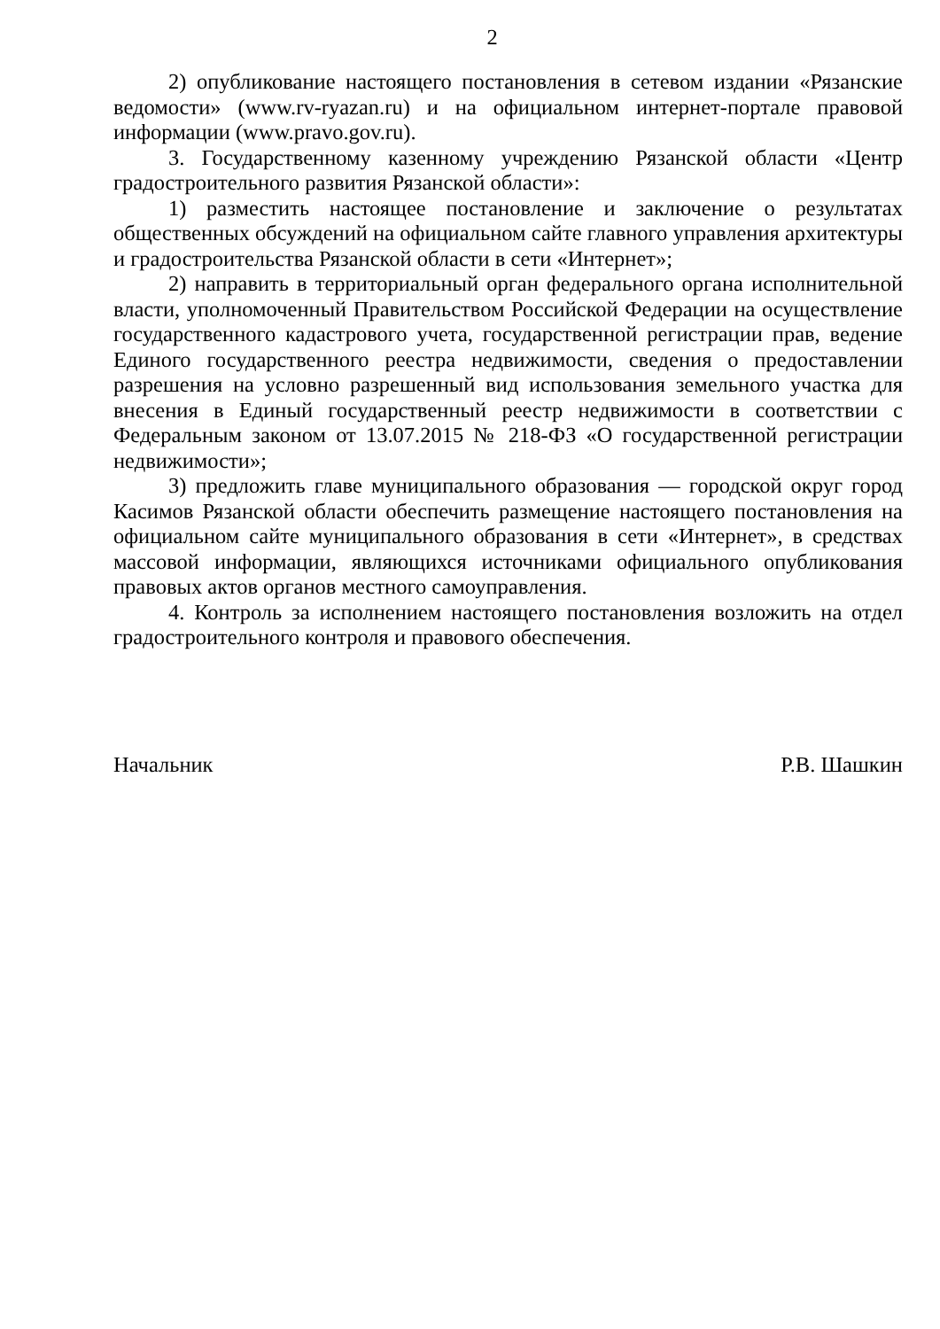2
2) опубликование настоящего постановления в сетевом издании «Рязанские ведомости» (www.rv-ryazan.ru) и на официальном интернет-портале правовой информации (www.pravo.gov.ru).
3. Государственному казенному учреждению Рязанской области «Центр градостроительного развития Рязанской области»:
1) разместить настоящее постановление и заключение о результатах общественных обсуждений на официальном сайте главного управления архитектуры и градостроительства Рязанской области в сети «Интернет»;
2) направить в территориальный орган федерального органа исполнительной власти, уполномоченный Правительством Российской Федерации на осуществление государственного кадастрового учета, государственной регистрации прав, ведение Единого государственного реестра недвижимости, сведения о предоставлении разрешения на условно разрешенный вид использования земельного участка для внесения в Единый государственный реестр недвижимости в соответствии с Федеральным законом от 13.07.2015 № 218-ФЗ «О государственной регистрации недвижимости»;
3) предложить главе муниципального образования — городской округ город Касимов Рязанской области обеспечить размещение настоящего постановления на официальном сайте муниципального образования в сети «Интернет», в средствах массовой информации, являющихся источниками официального опубликования правовых актов органов местного самоуправления.
4. Контроль за исполнением настоящего постановления возложить на отдел градостроительного контроля и правового обеспечения.
Начальник Р.В. Шашкин